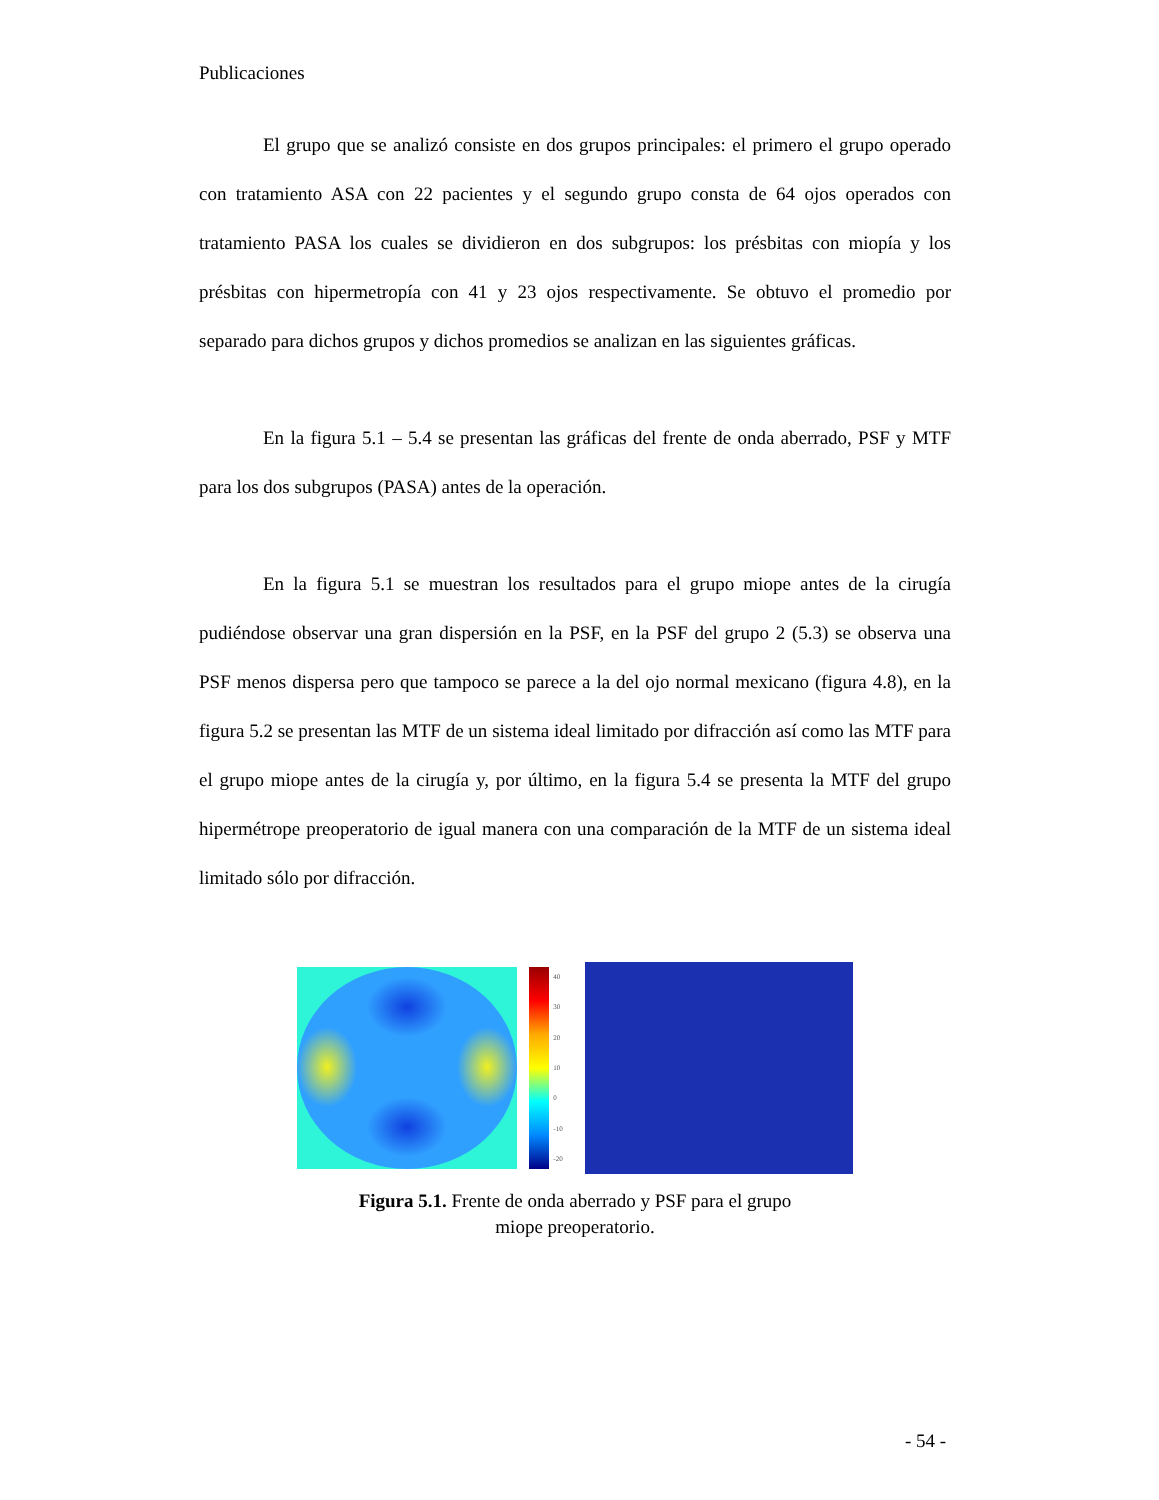Publicaciones
El grupo que se analizó consiste en dos grupos principales: el primero el grupo operado con tratamiento ASA con 22 pacientes y el segundo grupo consta de 64 ojos operados con tratamiento PASA los cuales se dividieron en dos subgrupos: los présbitas con miopía y los présbitas con hipermetropía con 41 y 23 ojos respectivamente. Se obtuvo el promedio por separado para dichos grupos y dichos promedios se analizan en las siguientes gráficas.
En la figura 5.1 – 5.4 se presentan las gráficas del frente de onda aberrado, PSF y MTF para los dos subgrupos (PASA) antes de la operación.
En la figura 5.1 se muestran los resultados para el grupo miope antes de la cirugía pudiéndose observar una gran dispersión en la PSF, en la PSF del grupo 2 (5.3) se observa una PSF menos dispersa pero que tampoco se parece a la del ojo normal mexicano (figura 4.8), en la figura 5.2 se presentan las MTF de un sistema ideal limitado por difracción así como las MTF para el grupo miope antes de la cirugía y, por último, en la figura 5.4 se presenta la MTF del grupo hipermétrope preoperatorio de igual manera con una comparación de la MTF de un sistema ideal limitado sólo por difracción.
40
30
20
10
0
-10
-20
Figura 5.1. Frente de onda aberrado y PSF para el grupo
miope preoperatorio.
- 54 -